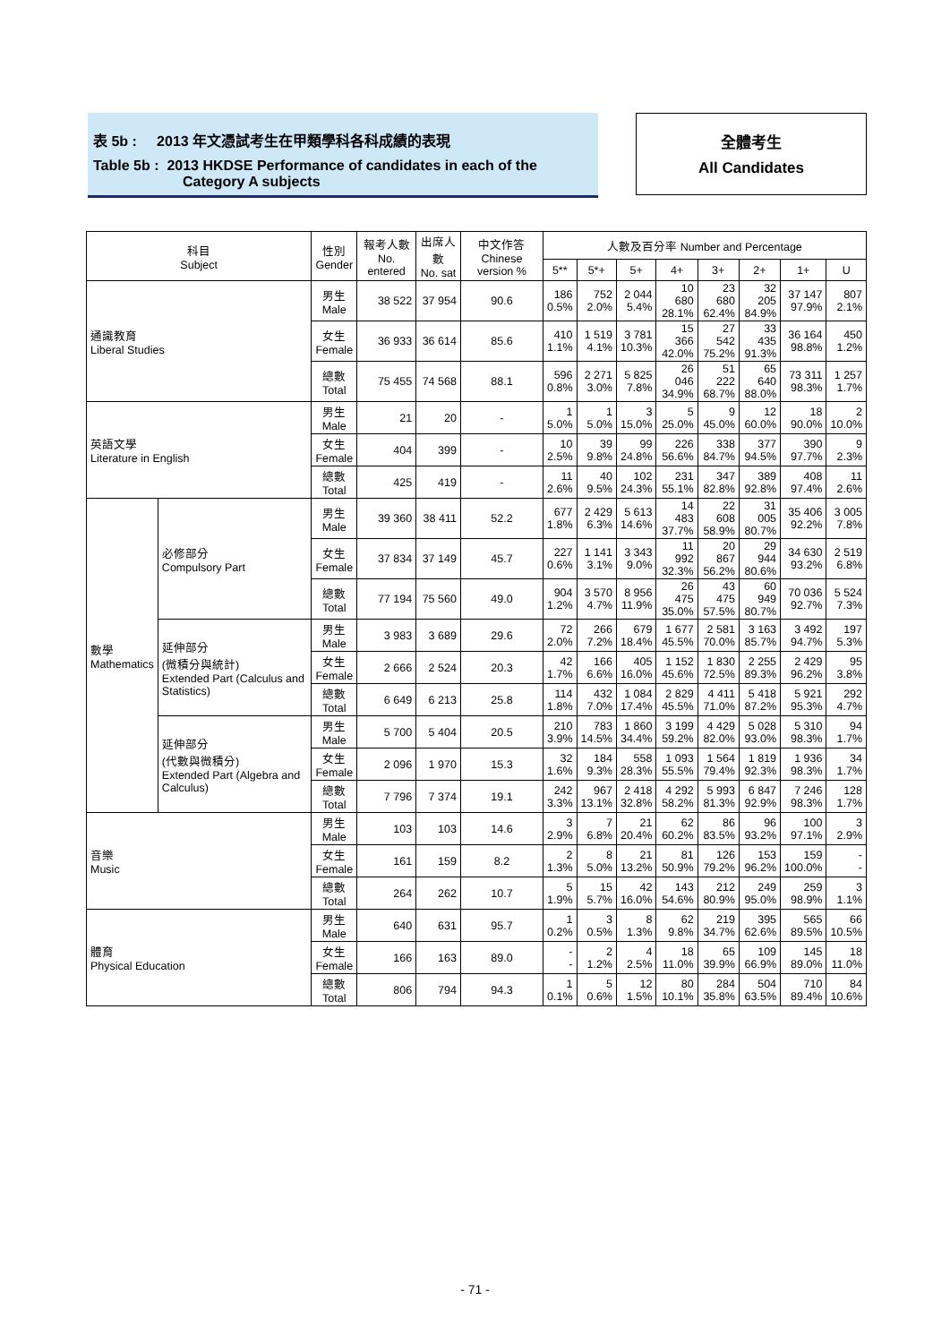表 5b : 2013 年文憑試考生在甲類學科各科成績的表現
Table 5b : 2013 HKDSE Performance of candidates in each of the
Category A subjects
全體考生
All Candidates
| 科目 Subject | | 性別 Gender | 報考人數 No. entered | 出席人數 No. sat | 中文作答 Chinese version % | 人數及百分率 Number and Percentage | | | | | | | |
| --- | --- | --- | --- | --- | --- | --- | --- | --- | --- | --- | --- | --- | --- |
| | | | | | | 5** | 5*+ | 5+ | 4+ | 3+ | 2+ | 1+ | U |
| 通識教育 Liberal Studies | | 男生 Male | 38 522 | 37 954 | 90.6 | 186 0.5% | 752 2.0% | 2 044 5.4% | 10 680 28.1% | 23 680 62.4% | 32 205 84.9% | 37 147 97.9% | 807 2.1% |
| | | 女生 Female | 36 933 | 36 614 | 85.6 | 410 1.1% | 1 519 4.1% | 3 781 10.3% | 15 366 42.0% | 27 542 75.2% | 33 435 91.3% | 36 164 98.8% | 450 1.2% |
| | | 總數 Total | 75 455 | 74 568 | 88.1 | 596 0.8% | 2 271 3.0% | 5 825 7.8% | 26 046 34.9% | 51 222 68.7% | 65 640 88.0% | 73 311 98.3% | 1 257 1.7% |
| 英語文學 Literature in English | | 男生 Male | 21 | 20 | - | 1 5.0% | 1 5.0% | 3 15.0% | 5 25.0% | 9 45.0% | 12 60.0% | 18 90.0% | 2 10.0% |
| | | 女生 Female | 404 | 399 | - | 10 2.5% | 39 9.8% | 99 24.8% | 226 56.6% | 338 84.7% | 377 94.5% | 390 97.7% | 9 2.3% |
| | | 總數 Total | 425 | 419 | - | 11 2.6% | 40 9.5% | 102 24.3% | 231 55.1% | 347 82.8% | 389 92.8% | 408 97.4% | 11 2.6% |
| 數學 Mathematics | 必修部分 Compulsory Part | 男生 Male | 39 360 | 38 411 | 52.2 | 677 1.8% | 2 429 6.3% | 5 613 14.6% | 14 483 37.7% | 22 608 58.9% | 31 005 80.7% | 35 406 92.2% | 3 005 7.8% |
| | | 女生 Female | 37 834 | 37 149 | 45.7 | 227 0.6% | 1 141 3.1% | 3 343 9.0% | 11 992 32.3% | 20 867 56.2% | 29 944 80.6% | 34 630 93.2% | 2 519 6.8% |
| | | 總數 Total | 77 194 | 75 560 | 49.0 | 904 1.2% | 3 570 4.7% | 8 956 11.9% | 26 475 35.0% | 43 475 57.5% | 60 949 80.7% | 70 036 92.7% | 5 524 7.3% |
| | 延伸部分 (微積分與統計) Extended Part (Calculus and Statistics) | 男生 Male | 3 983 | 3 689 | 29.6 | 72 2.0% | 266 7.2% | 679 18.4% | 1 677 45.5% | 2 581 70.0% | 3 163 85.7% | 3 492 94.7% | 197 5.3% |
| | | 女生 Female | 2 666 | 2 524 | 20.3 | 42 1.7% | 166 6.6% | 405 16.0% | 1 152 45.6% | 1 830 72.5% | 2 255 89.3% | 2 429 96.2% | 95 3.8% |
| | | 總數 Total | 6 649 | 6 213 | 25.8 | 114 1.8% | 432 7.0% | 1 084 17.4% | 2 829 45.5% | 4 411 71.0% | 5 418 87.2% | 5 921 95.3% | 292 4.7% |
| | 延伸部分 (代數與微積分) Extended Part (Algebra and Calculus) | 男生 Male | 5 700 | 5 404 | 20.5 | 210 3.9% | 783 14.5% | 1 860 34.4% | 3 199 59.2% | 4 429 82.0% | 5 028 93.0% | 5 310 98.3% | 94 1.7% |
| | | 女生 Female | 2 096 | 1 970 | 15.3 | 32 1.6% | 184 9.3% | 558 28.3% | 1 093 55.5% | 1 564 79.4% | 1 819 92.3% | 1 936 98.3% | 34 1.7% |
| | | 總數 Total | 7 796 | 7 374 | 19.1 | 242 3.3% | 967 13.1% | 2 418 32.8% | 4 292 58.2% | 5 993 81.3% | 6 847 92.9% | 7 246 98.3% | 128 1.7% |
| 音樂 Music | | 男生 Male | 103 | 103 | 14.6 | 3 2.9% | 7 6.8% | 21 20.4% | 62 60.2% | 86 83.5% | 96 93.2% | 100 97.1% | 3 2.9% |
| | | 女生 Female | 161 | 159 | 8.2 | 2 1.3% | 8 5.0% | 21 13.2% | 81 50.9% | 126 79.2% | 153 96.2% | 159 100.0% | - - |
| | | 總數 Total | 264 | 262 | 10.7 | 5 1.9% | 15 5.7% | 42 16.0% | 143 54.6% | 212 80.9% | 249 95.0% | 259 98.9% | 3 1.1% |
| 體育 Physical Education | | 男生 Male | 640 | 631 | 95.7 | 1 0.2% | 3 0.5% | 8 1.3% | 62 9.8% | 219 34.7% | 395 62.6% | 565 89.5% | 66 10.5% |
| | | 女生 Female | 166 | 163 | 89.0 | - - | 2 1.2% | 4 2.5% | 18 11.0% | 65 39.9% | 109 66.9% | 145 89.0% | 18 11.0% |
| | | 總數 Total | 806 | 794 | 94.3 | 1 0.1% | 5 0.6% | 12 1.5% | 80 10.1% | 284 35.8% | 504 63.5% | 710 89.4% | 84 10.6% |
- 71 -